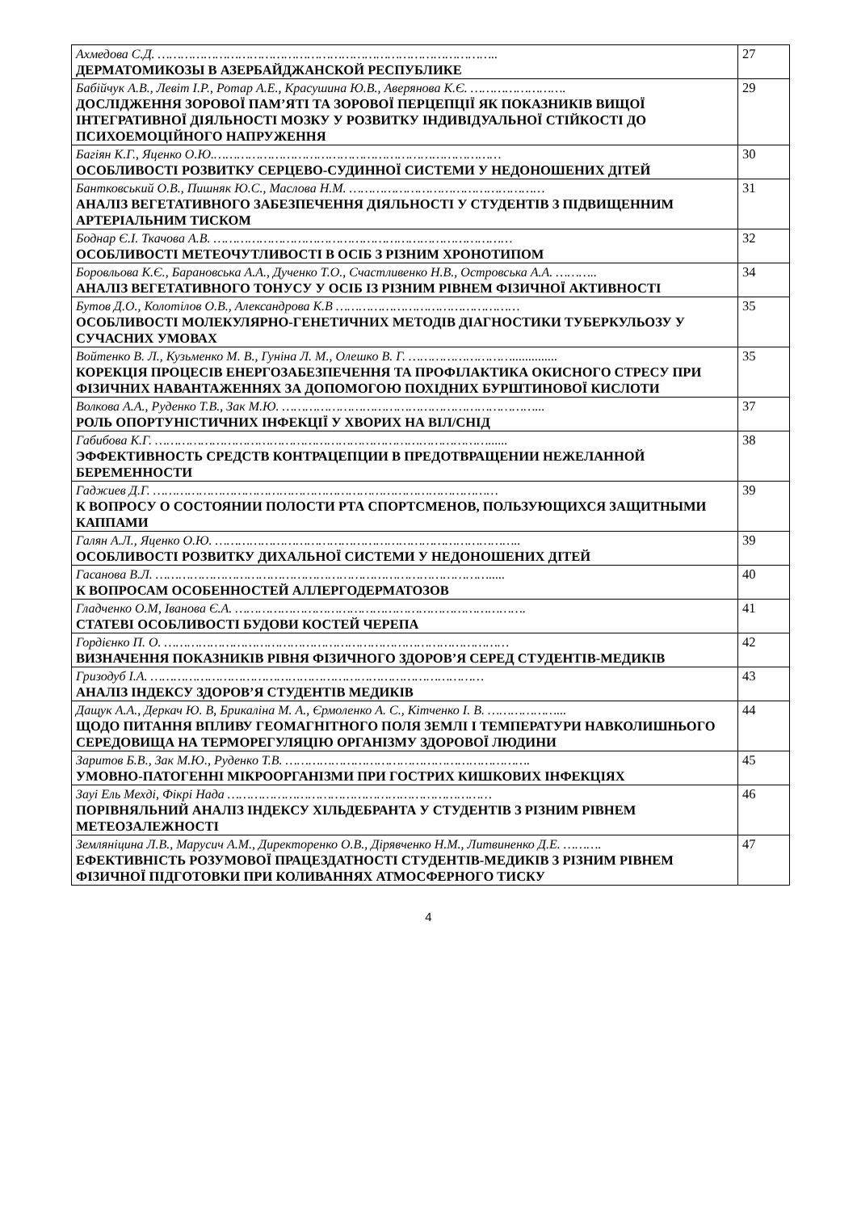| Ахмедова С.Д. …………………………………………………………………………….. ДЕРМАТОМИКОЗЫ В АЗЕРБАЙДЖАНСКОЙ РЕСПУБЛИКЕ | 27 |
| Бабійчук А.В., Левіт І.Р., Ротар А.Е., Красушина Ю.В., Аверянова К.Є. ……………………. ДОСЛІДЖЕННЯ ЗОРОВОЇ ПАМ’ЯТІ ТА ЗОРОВОЇ ПЕРЦЕПЦІЇ ЯК ПОКАЗНИКІВ ВИЩОЇ ІНТЕГРАТИВНОЇ ДІЯЛЬНОСТІ МОЗКУ У РОЗВИТКУ ІНДИВІДУАЛЬНОЇ СТІЙКОСТІ ДО ПСИХОЕМОЦІЙНОГО НАПРУЖЕННЯ | 29 |
| Багіян К.Г., Яценко О.Ю.………………………………………………………………… ОСОБЛИВОСТІ РОЗВИТКУ СЕРЦЕВО-СУДИННОЇ СИСТЕМИ У НЕДОНОШЕНИХ ДІТЕЙ | 30 |
| Бантковський О.В., Пишняк Ю.С., Маслова Н.М. …………………………………………… АНАЛІЗ ВЕГЕТАТИВНОГО ЗАБЕЗПЕЧЕННЯ ДІЯЛЬНОСТІ У СТУДЕНТІВ З ПІДВИЩЕННИМ АРТЕРІАЛЬНИМ ТИСКОМ | 31 |
| Боднар Є.І. Ткачова А.В. …………………………………………………………………… ОСОБЛИВОСТІ МЕТЕОЧУТЛИВОСТІ В ОСІБ З РІЗНИМ ХРОНОТИПОМ | 32 |
| Боровльова К.Є., Барановська А.А., Дученко Т.О., Счастливенко Н.В., Островська А.А. ……….. АНАЛІЗ ВЕГЕТАТИВНОГО ТОНУСУ У ОСІБ ІЗ РІЗНИМ РІВНЕМ ФІЗИЧНОЇ АКТИВНОСТІ | 34 |
| Бутов Д.О., Колотілов О.В., Александрова К.В ………………………………………… ОСОБЛИВОСТІ МОЛЕКУЛЯРНО-ГЕНЕТИЧНИХ МЕТОДІВ ДІАГНОСТИКИ ТУБЕРКУЛЬОЗУ У СУЧАСНИХ УМОВАХ | 35 |
| Войтенко В. Л., Кузьменко М. В., Гуніна Л. М., Олешко В. Г. ……………………….............. КОРЕКЦІЯ ПРОЦЕСІВ ЕНЕРГОЗАБЕЗПЕЧЕННЯ ТА ПРОФІЛАКТИКА ОКИСНОГО СТРЕСУ ПРИ ФІЗИЧНИХ НАВАНТАЖЕННЯХ ЗА ДОПОМОГОЮ ПОХІДНИХ БУРШТИНОВОЇ КИСЛОТИ | 35 |
| Волкова А.А., Руденко Т.В., Зак М.Ю. …………………………………………………………... РОЛЬ ОПОРТУНІСТИЧНИХ ІНФЕКЦІЇ У ХВОРИХ НА ВІЛ/СНІД | 37 |
| Габибова К.Г. ……………………………………………………………………………...... ЭФФЕКТИВНОСТЬ СРЕДСТВ КОНТРАЦЕПЦИИ В ПРЕДОТВРАЩЕНИИ НЕЖЕЛАННОЙ БЕРЕМЕННОСТИ | 38 |
| Гаджиев Д.Г. ……………………………………………………………………………… К ВОПРОСУ О СОСТОЯНИИ ПОЛОСТИ РТА СПОРТСМЕНОВ, ПОЛЬЗУЮЩИХСЯ ЗАЩИТНЫМИ КАППАМИ | 39 |
| Галян А.Л., Яценко О.Ю. …………………………………………………………………….. ОСОБЛИВОСТІ РОЗВИТКУ ДИХАЛЬНОЇ СИСТЕМИ У НЕДОНОШЕНИХ ДІТЕЙ | 39 |
| Гасанова В.Л. ……………………………………………………………………………..... К ВОПРОСАМ ОСОБЕННОСТЕЙ АЛЛЕРГОДЕРМАТОЗОВ | 40 |
| Гладченко О.М, Іванова Є.А. …………………………………………………………………. СТАТЕВІ ОСОБЛИВОСТІ БУДОВИ КОСТЕЙ ЧЕРЕПА | 41 |
| Гордієнко П. О. ……………………………………………………………………………… ВИЗНАЧЕННЯ ПОКАЗНИКІВ РІВНЯ ФІЗИЧНОГО ЗДОРОВ’Я СЕРЕД СТУДЕНТІВ-МЕДИКІВ | 42 |
| Гризодуб І.А. …………………………………………………………………………… АНАЛІЗ ІНДЕКСУ ЗДОРОВ’Я СТУДЕНТІВ МЕДИКІВ | 43 |
| Дащук А.А., Деркач Ю. В, Брикаліна М. А., Єрмоленко А. С., Кітченко І. В. ………………... ЩОДО ПИТАННЯ ВПЛИВУ ГЕОМАГНІТНОГО ПОЛЯ ЗЕМЛІ І ТЕМПЕРАТУРИ НАВКОЛИШНЬОГО СЕРЕДОВИЩА НА ТЕРМОРЕГУЛЯЦІЮ ОРГАНІЗМУ ЗДОРОВОЇ ЛЮДИНИ | 44 |
| Заритов Б.В., Зак М.Ю., Руденко Т.В. ………………………………………………………. УМОВНО-ПАТОГЕННІ МІКРООРГАНІЗМИ ПРИ ГОСТРИХ КИШКОВИХ ІНФЕКЦІЯХ | 45 |
| Зауі Ель Мехді, Фікрі Нада …………………………………………………………… ПОРІВНЯЛЬНИЙ АНАЛІЗ ІНДЕКСУ ХІЛЬДЕБРАНТА У СТУДЕНТІВ З РІЗНИМ РІВНЕМ МЕТЕОЗАЛЕЖНОСТІ | 46 |
| Земляніцина Л.В., Марусич А.М., Директоренко О.В., Дірявченко Н.М., Литвиненко Д.Е. ………. ЕФЕКТИВНІСТЬ РОЗУМОВОЇ ПРАЦЕЗДАТНОСТІ СТУДЕНТІВ-МЕДИКІВ З РІЗНИМ РІВНЕМ ФІЗИЧНОЇ ПІДГОТОВКИ ПРИ КОЛИВАННЯХ АТМОСФЕРНОГО ТИСКУ | 47 |
4